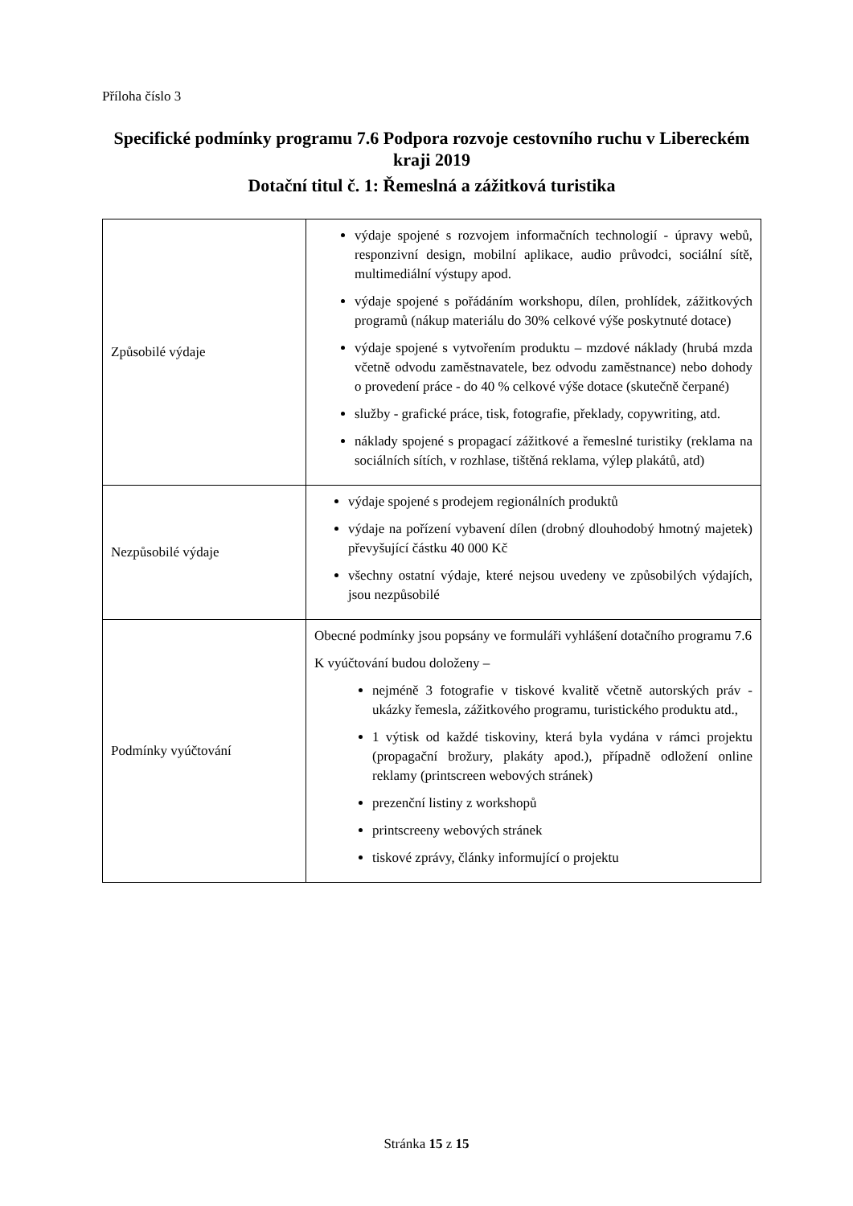Příloha číslo 3
Specifické podmínky programu 7.6 Podpora rozvoje cestovního ruchu v Libereckém kraji 2019
Dotační titul č. 1: Řemeslná a zážitková turistika
| Způsobilé výdaje | výdaje spojené s rozvojem informačních technologií - úpravy webů, responzivní design, mobilní aplikace, audio průvodci, sociální sítě, multimediální výstupy apod. výdaje spojené s pořádáním workshopu, dílen, prohlídek, zážitkových programů (nákup materiálu do 30% celkové výše poskytnuté dotace) výdaje spojené s vytvořením produktu – mzdové náklady (hrubá mzda včetně odvodu zaměstnavatele, bez odvodu zaměstnance) nebo dohody o provedení práce - do 40 % celkové výše dotace (skutečně čerpané) služby - grafické práce, tisk, fotografie, překlady, copywriting, atd. náklady spojené s propagací zážitkové a řemeslné turistiky (reklama na sociálních sítích, v rozhlase, tištěná reklama, výlep plakátů, atd) |
| Nezpůsobilé výdaje | výdaje spojené s prodejem regionálních produktů výdaje na pořízení vybavení dílen (drobný dlouhodobý hmotný majetek) převyšující částku 40 000 Kč všechny ostatní výdaje, které nejsou uvedeny ve způsobilých výdajích, jsou nezpůsobilé |
| Podmínky vyúčtování | Obecné podmínky jsou popsány ve formuláři vyhlášení dotačního programu 7.6 K vyúčtování budou doloženy – nejméně 3 fotografie v tiskové kvalitě včetně autorských práv - ukázky řemesla, zážitkového programu, turistického produktu atd., 1 výtisk od každé tiskoviny, která byla vydána v rámci projektu (propagační brožury, plakáty apod.), případně odložení online reklamy (printscreen webových stránek) prezenční listiny z workshopů printscreeny webových stránek tiskové zprávy, články informující o projektu |
Stránka 15 z 15